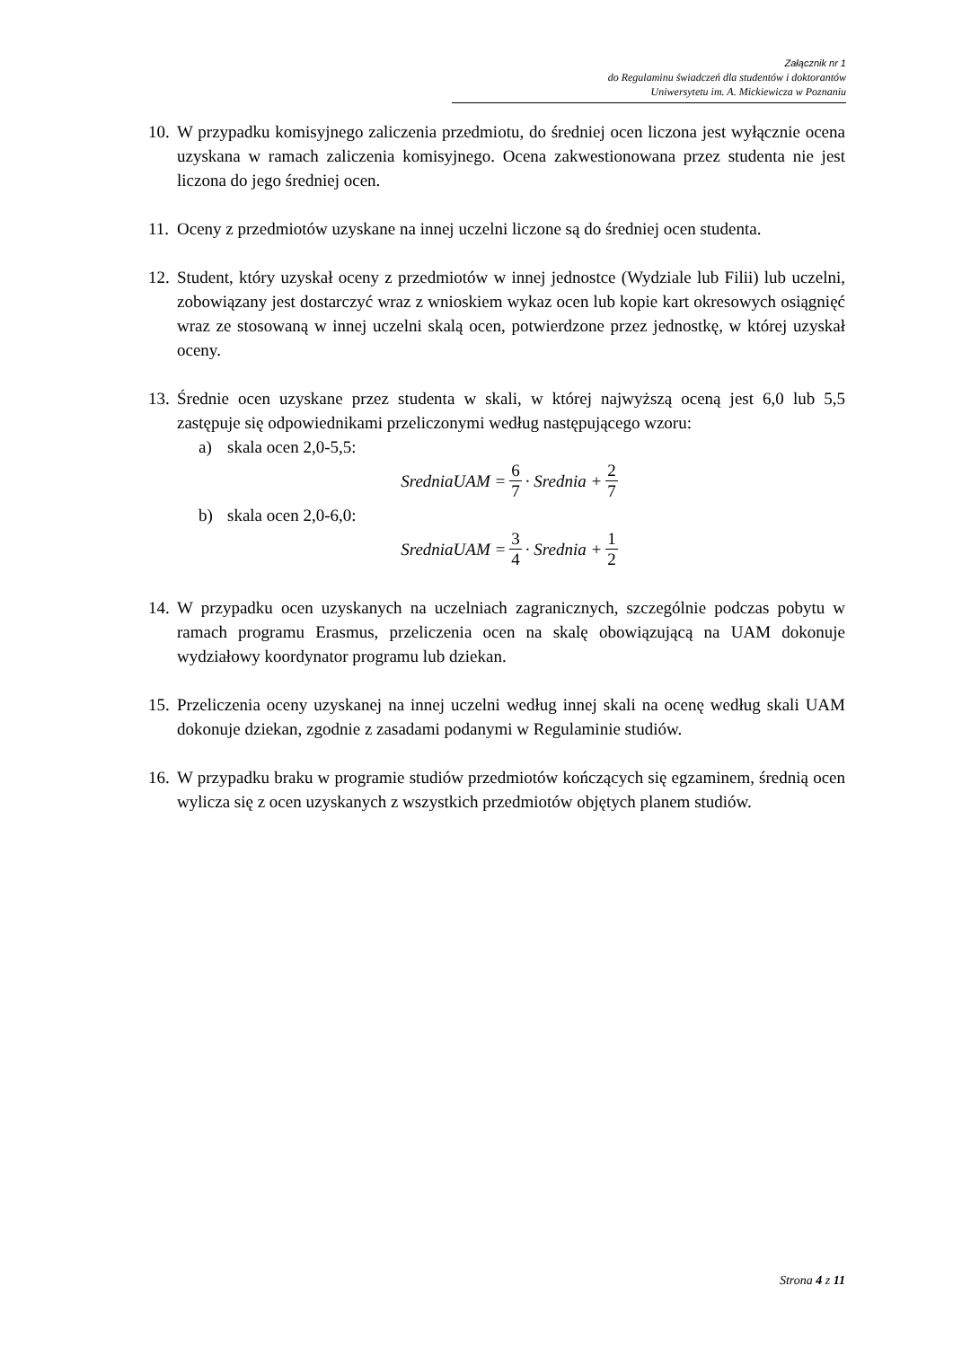Załącznik nr 1
do Regulaminu świadczeń dla studentów i doktorantów
Uniwersytetu im. A. Mickiewicza w Poznaniu
10.
W przypadku komisyjnego zaliczenia przedmiotu, do średniej ocen liczona jest wyłącznie ocena uzyskana w ramach zaliczenia komisyjnego. Ocena zakwestionowana przez studenta nie jest liczona do jego średniej ocen.
11.
Oceny z przedmiotów uzyskane na innej uczelni liczone są do średniej ocen studenta.
12.
Student, który uzyskał oceny z przedmiotów w innej jednostce (Wydziale lub Filii) lub uczelni, zobowiązany jest dostarczyć wraz z wnioskiem wykaz ocen lub kopie kart okresowych osiągnięć wraz ze stosowaną w innej uczelni skalą ocen, potwierdzone przez jednostkę, w której uzyskał oceny.
13.
Średnie ocen uzyskane przez studenta w skali, w której najwyższą oceną jest 6,0 lub 5,5 zastępuje się odpowiednikami przeliczonymi według następującego wzoru:
a) skala ocen 2,0-5,5:
SredniaUAM = 6 7 · Srednia + 2 7
b) skala ocen 2,0-6,0:
SredniaUAM = 3 4 · Srednia + 1 2
14.
W przypadku ocen uzyskanych na uczelniach zagranicznych, szczególnie podczas pobytu w ramach programu Erasmus, przeliczenia ocen na skalę obowiązującą na UAM dokonuje wydziałowy koordynator programu lub dziekan.
15.
Przeliczenia oceny uzyskanej na innej uczelni według innej skali na ocenę według skali UAM dokonuje dziekan, zgodnie z zasadami podanymi w Regulaminie studiów.
16.
W przypadku braku w programie studiów przedmiotów kończących się egzaminem, średnią ocen wylicza się z ocen uzyskanych z wszystkich przedmiotów objętych planem studiów.
Strona 4 z 11